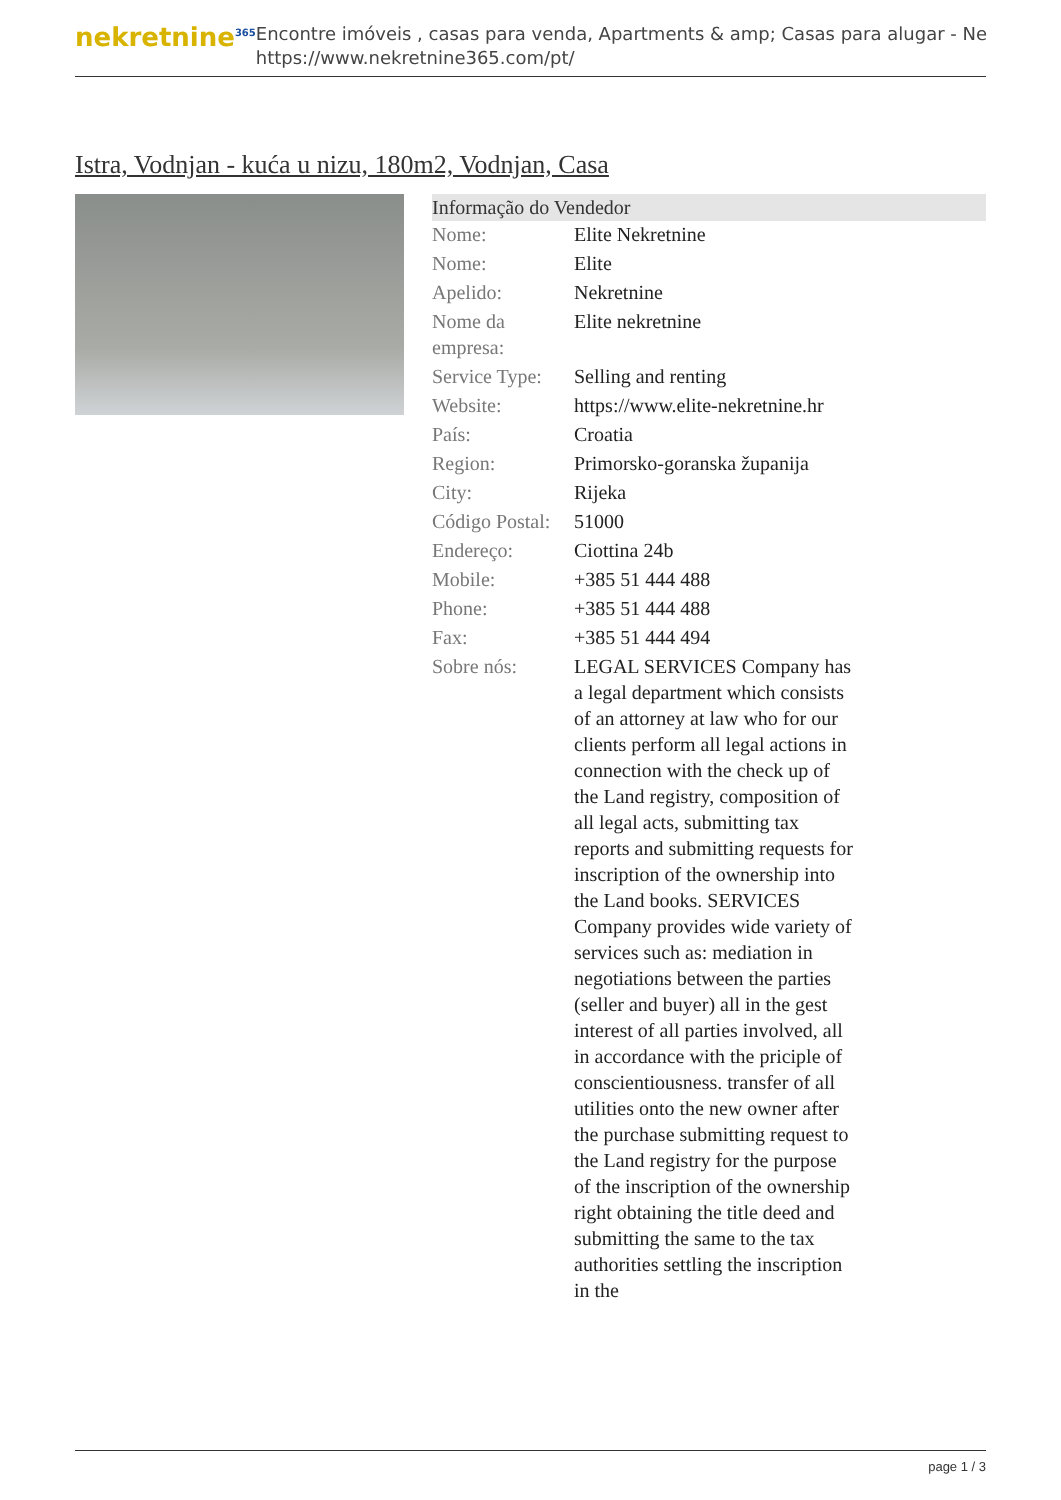nekretnine<sup>365</sup>
Encontre imóveis , casas para venda, Apartments & amp; Casas para alugar - Ne
https://www.nekretnine365.com/pt/
Istra, Vodnjan - kuća u nizu, 180m2, Vodnjan, Casa
Informação do Vendedor
| Nome: | Elite Nekretnine |
| Nome: | Elite |
| Apelido: | Nekretnine |
| Nome da empresa: | Elite nekretnine |
| Service Type: | Selling and renting |
| Website: | https://www.elite-nekretnine.hr |
| País: | Croatia |
| Region: | Primorsko-goranska županija |
| City: | Rijeka |
| Código Postal: | 51000 |
| Endereço: | Ciottina 24b |
| Mobile: | +385 51 444 488 |
| Phone: | +385 51 444 488 |
| Fax: | +385 51 444 494 |
| Sobre nós: | LEGAL SERVICES Company has a legal department which consists of an attorney at law who for our clients perform all legal actions in connection with the check up of the Land registry, composition of all legal acts, submitting tax reports and submitting requests for inscription of the ownership into the Land books. SERVICES Company provides wide variety of services such as: mediation in negotiations between the parties (seller and buyer) all in the gest interest of all parties involved, all in accordance with the priciple of conscientiousness. transfer of all utilities onto the new owner after the purchase submitting request to the Land registry for the purpose of the inscription of the ownership right obtaining the title deed and submitting the same to the tax authorities settling the inscription in the |
page 1 / 3